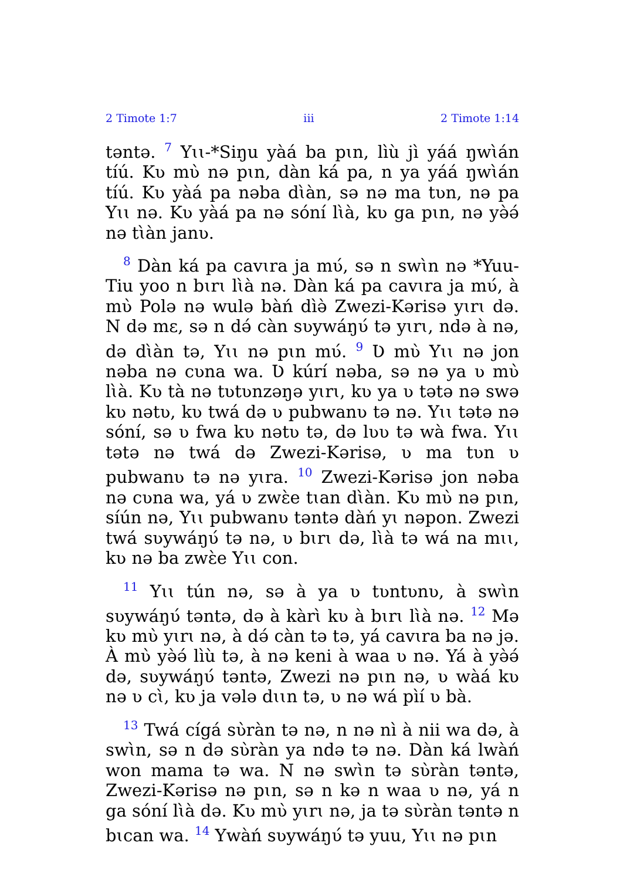2 Timote 1:7 iii 2 Timote 1:14
təntə. <sup>7</sup> Yɩɩ-*Siŋu yàá ba pɩn, lìù jì yáá ŋwɩ̀án tíú. Kʋ mʋ̀ nə pɩn, dàn ká pa, n ya yáá ŋwɩ̀án tíú. Kʋ yàá pa nəba dɩ̀àn, sə nə ma tʋn, nə pa Yɩɩ nə. Kʋ yàá pa nə sóní lɩ̀à, kʋ ga pɩn, nə yə̀ə́ nə tɩ̀àn janʋ.
<sup>8</sup> Dàn ká pa cavɩra ja mʋ́, sə n swɩ̀n nə *Yuu-Tiu yoo n bɩrɩ lɩ̀à nə. Dàn ká pa cavɩra ja mʋ́, à mʋ̀ Polə nə wulə bàń dìə̀ Zwezi-Kərisə yɩrɩ də. N də mɛ, sə n də́ càn sʋywáŋʋ́ tə yɩrɩ, ndə à nə, də dɩ̀àn tə, Yɩɩ nə pɩn mʋ́. <sup>9</sup> Ʋ mʋ̀ Yɩɩ nə jon nəba nə cʋna wa. Ʋ kúrí nəba, sə nə ya ʋ mʋ̀ lɩ̀à. Kʋ tà nə tʋtʋnzəŋə yɩrɩ, kʋ ya ʋ tətə nə swə kʋ nətʋ, kʋ twá də ʋ pubwanʋ tə nə. Yɩɩ tətə nə sóní, sə ʋ fwa kʋ nətʋ tə, də lʋʋ tə wà fwa. Yɩɩ tətə nə twá də Zwezi-Kərisə, ʋ ma tʋn ʋ pubwanʋ tə nə yɩra. <sup>10</sup> Zwezi-Kərisə jon nəba nə cʋna wa, yá ʋ zwɛ̀e tɩan dɩ̀àn. Kʋ mʋ̀ nə pɩn, síún nə, Yɩɩ pubwanʋ təntə dàń yɩ nəpon. Zwezi twá sʋywáŋʋ́ tə nə, ʋ bɩrɩ də, lɩ̀à tə wá na mɩɩ, kʋ nə ba zwɛ̀e Yɩɩ con.
<sup>11</sup> Yɩɩ tún nə, sə à ya ʋ tʋntʋnʋ, à swɩ̀n sʋywáŋʋ́ təntə, də à kàrɩ̀ kʋ à bɩrɩ lɩ̀à nə. <sup>12</sup> Mə kʋ mʋ̀ yɩrɩ nə, à də́ càn tə tə, yá cavɩra ba nə jə. À mʋ̀ yə̀ə́ lìù tə, à nə keni à waa ʋ nə. Yá à yə̀ə́ də, sʋywáŋʋ́ təntə, Zwezi nə pɩn nə, ʋ wàá kʋ nə ʋ cɩ̀, kʋ ja vələ dɩɩn tə, ʋ nə wá pìí ʋ bà.
<sup>13</sup> Twá cígá sʋ̀ràn tə nə, n nə nì à nii wa də, à swɩ̀n, sə n də sʋ̀ràn ya ndə tə nə. Dàn ká lwàń won mama tə wa. N nə swɩ̀n tə sʋ̀ràn təntə, Zwezi-Kərisə nə pɩn, sə n kə n waa ʋ nə, yá n ga sóní lɩ̀à də. Kʋ mʋ̀ yɩrɩ nə, ja tə sʋ̀ràn təntə n bɩcan wa. <sup>14</sup> Ywàń sʋywáŋʋ́ tə yuu, Yɩɩ nə pɩn